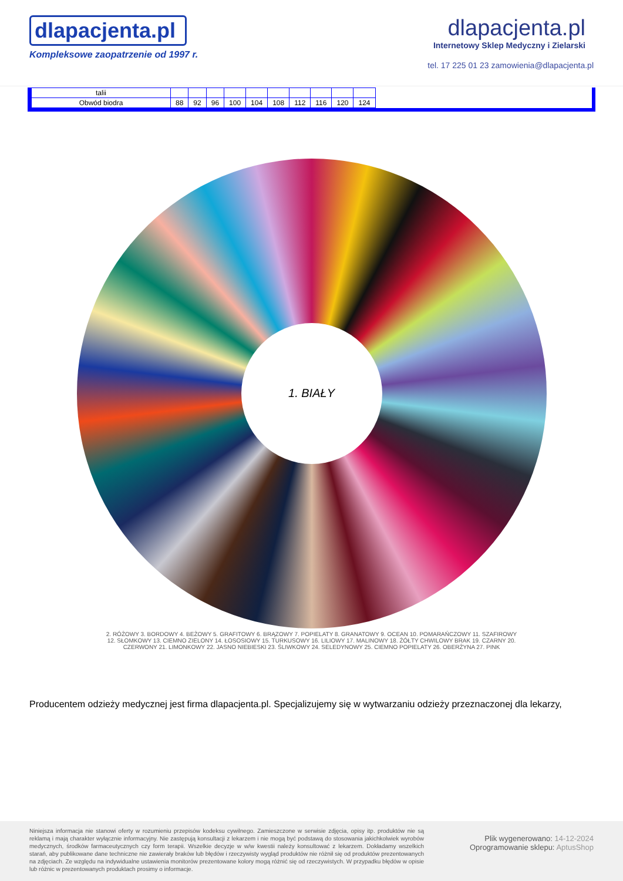dlapacjenta.pl
Kompleksowe zaopatrzenie od 1997 r.
dlapacjenta.pl
Internetowy Sklep Medyczny i Zielarski
tel. 17 225 01 23 zamowienia@dlapacjenta.pl
| talii | | | | | | | | | | |
| Obwód biodra | 88 | 92 | 96 | 100 | 104 | 108 | 112 | 116 | 120 | 124 |
1. BIAŁY
2. RÓŻOWY 3. BORDOWY 4. BEŻOWY 5. GRAFITOWY 6. BRĄZOWY 7. POPIELATY 8. GRANATOWY 9. OCEAN 10. POMARAŃCZOWY 11. SZAFIROWY 12. SŁOMKOWY 13. CIEMNO ZIELONY 14. ŁOSOSIOWY 15. TURKUSOWY 16. LILIOWY 17. MALINOWY 18. ŻÓŁTY CHWILOWY BRAK 19. CZARNY 20. CZERWONY 21. LIMONKOWY 22. JASNO NIEBIESKI 23. ŚLIWKOWY 24. SELEDYNOWY 25. CIEMNO POPIELATY 26. OBERŻYNA 27. PINK
Producentem odzieży medycznej jest firma dlapacjenta.pl. Specjalizujemy się w wytwarzaniu odzieży przeznaczonej dla lekarzy,
Niniejsza informacja nie stanowi oferty w rozumieniu przepisów kodeksu cywilnego. Zamieszczone w serwisie zdjęcia, opisy itp. produktów nie są reklamą i mają charakter wyłącznie informacyjny. Nie zastępują konsultacji z lekarzem i nie mogą być podstawą do stosowania jakichkolwiek wyrobów medycznych, środków farmaceutycznych czy form terapii. Wszelkie decyzje w w/w kwestii należy konsultować z lekarzem. Dokładamy wszelkich starań, aby publikowane dane techniczne nie zawierały braków lub błędów i rzeczywisty wygląd produktów nie różnił się od produktów prezentowanych na zdjęciach. Ze względu na indywidualne ustawienia monitorów prezentowane kolory mogą różnić się od rzeczywistych. W przypadku błędów w opisie lub różnic w prezentowanych produktach prosimy o informacje.
Plik wygenerowano: 14-12-2024
Oprogramowanie sklepu: AptusShop